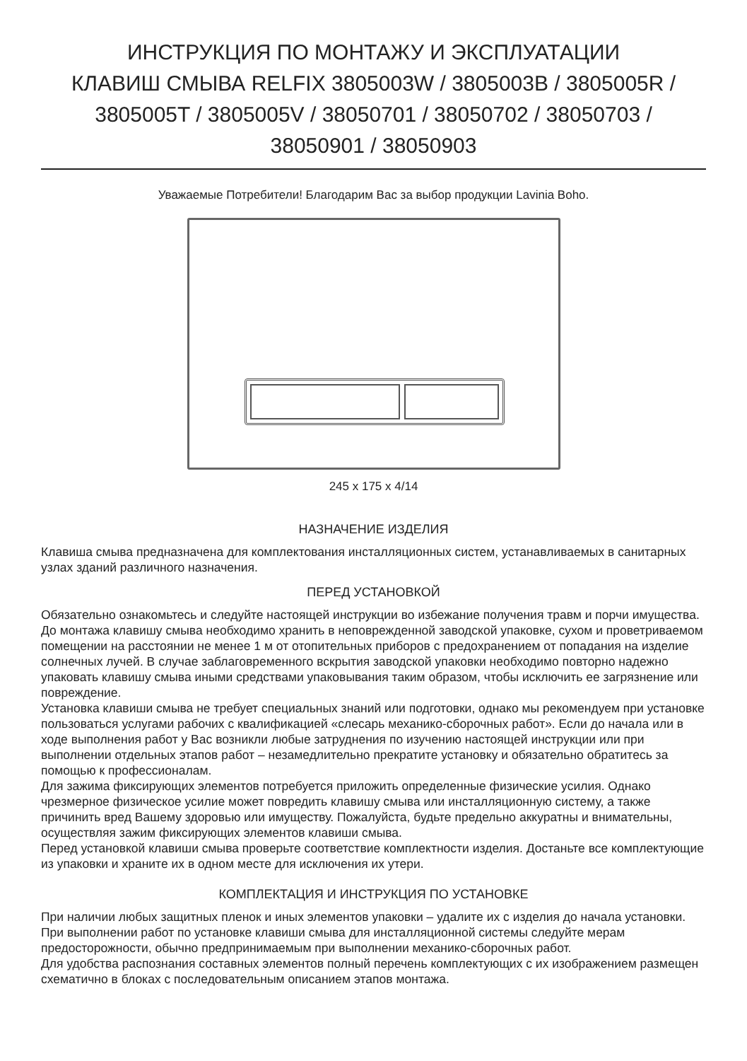ИНСТРУКЦИЯ ПО МОНТАЖУ И ЭКСПЛУАТАЦИИ
КЛАВИШ СМЫВА RELFIX 3805003W / 3805003B / 3805005R /
3805005T / 3805005V / 38050701 / 38050702 / 38050703 /
38050901 / 38050903
Уважаемые Потребители! Благодарим Вас за выбор продукции Lavinia Boho.
245 x 175 x 4/14
НАЗНАЧЕНИЕ ИЗДЕЛИЯ
Клавиша смыва предназначена для комплектования инсталляционных систем, устанавливаемых в санитарных узлах зданий различного назначения.
ПЕРЕД УСТАНОВКОЙ
Обязательно ознакомьтесь и следуйте настоящей инструкции во избежание получения травм и порчи имущества.
До монтажа клавишу смыва необходимо хранить в неповрежденной заводской упаковке, сухом и проветриваемом помещении на расстоянии не менее 1 м от отопительных приборов с предохранением от попадания на изделие солнечных лучей. В случае заблаговременного вскрытия заводской упаковки необходимо повторно надежно упаковать клавишу смыва иными средствами упаковывания таким образом, чтобы исключить ее загрязнение или повреждение.
Установка клавиши смыва не требует специальных знаний или подготовки, однако мы рекомендуем при установке пользоваться услугами рабочих с квалификацией «слесарь механико-сборочных работ». Если до начала или в ходе выполнения работ у Вас возникли любые затруднения по изучению настоящей инструкции или при выполнении отдельных этапов работ – незамедлительно прекратите установку и обязательно обратитесь за помощью к профессионалам.
Для зажима фиксирующих элементов потребуется приложить определенные физические усилия. Однако чрезмерное физическое усилие может повредить клавишу смыва или инсталляционную систему, а также причинить вред Вашему здоровью или имуществу. Пожалуйста, будьте предельно аккуратны и внимательны, осуществляя зажим фиксирующих элементов клавиши смыва.
Перед установкой клавиши смыва проверьте соответствие комплектности изделия. Достаньте все комплектующие из упаковки и храните их в одном месте для исключения их утери.
КОМПЛЕКТАЦИЯ И ИНСТРУКЦИЯ ПО УСТАНОВКЕ
При наличии любых защитных пленок и иных элементов упаковки – удалите их с изделия до начала установки. При выполнении работ по установке клавиши смыва для инсталляционной системы следуйте мерам предосторожности, обычно предпринимаемым при выполнении механико-сборочных работ.
Для удобства распознания составных элементов полный перечень комплектующих с их изображением размещен схематично в блоках с последовательным описанием этапов монтажа.